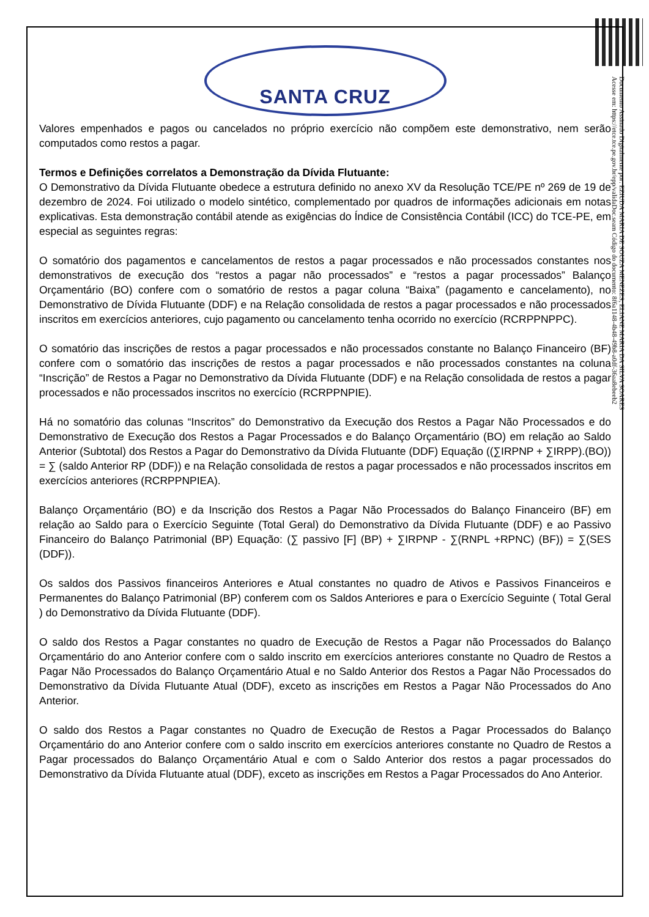Documento Assinado Digitalmente por: EZIUDA MARIA DE SOUZA MENEZES, ELIANE MARIA DA SILVA SOARES
Acesse em: https://etce.tce.pe.gov.br/epp/validaDoc.seam Código do documento: 8f6a1148-4b48-49b8-a0df-36aa8ebeeb2
SANTA CRUZ
Valores empenhados e pagos ou cancelados no próprio exercício não compõem este demonstrativo, nem serão computados como restos a pagar.
Termos e Definições correlatos a Demonstração da Dívida Flutuante:
O Demonstrativo da Dívida Flutuante obedece a estrutura definido no anexo XV da Resolução TCE/PE nº 269 de 19 de dezembro de 2024. Foi utilizado o modelo sintético, complementado por quadros de informações adicionais em notas explicativas. Esta demonstração contábil atende as exigências do Índice de Consistência Contábil (ICC) do TCE-PE, em especial as seguintes regras:
O somatório dos pagamentos e cancelamentos de restos a pagar processados e não processados constantes nos demonstrativos de execução dos “restos a pagar não processados” e “restos a pagar processados” Balanço Orçamentário (BO) confere com o somatório de restos a pagar coluna “Baixa” (pagamento e cancelamento), no Demonstrativo de Dívida Flutuante (DDF) e na Relação consolidada de restos a pagar processados e não processados inscritos em exercícios anteriores, cujo pagamento ou cancelamento tenha ocorrido no exercício (RCRPPNPPC).
O somatório das inscrições de restos a pagar processados e não processados constante no Balanço Financeiro (BF) confere com o somatório das inscrições de restos a pagar processados e não processados constantes na coluna “Inscrição” de Restos a Pagar no Demonstrativo da Dívida Flutuante (DDF) e na Relação consolidada de restos a pagar processados e não processados inscritos no exercício (RCRPPNPIE).
Há no somatório das colunas “Inscritos” do Demonstrativo da Execução dos Restos a Pagar Não Processados e do Demonstrativo de Execução dos Restos a Pagar Processados e do Balanço Orçamentário (BO) em relação ao Saldo Anterior (Subtotal) dos Restos a Pagar do Demonstrativo da Dívida Flutuante (DDF) Equação ((∑IRPNP + ∑IRPP).(BO)) = ∑ (saldo Anterior RP (DDF)) e na Relação consolidada de restos a pagar processados e não processados inscritos em exercícios anteriores (RCRPPNPIEA).
Balanço Orçamentário (BO) e da Inscrição dos Restos a Pagar Não Processados do Balanço Financeiro (BF) em relação ao Saldo para o Exercício Seguinte (Total Geral) do Demonstrativo da Dívida Flutuante (DDF) e ao Passivo Financeiro do Balanço Patrimonial (BP) Equação: (∑ passivo [F] (BP) + ∑IRPNP - ∑(RNPL +RPNC) (BF)) = ∑(SES (DDF)).
Os saldos dos Passivos financeiros Anteriores e Atual constantes no quadro de Ativos e Passivos Financeiros e Permanentes do Balanço Patrimonial (BP) conferem com os Saldos Anteriores e para o Exercício Seguinte ( Total Geral ) do Demonstrativo da Dívida Flutuante (DDF).
O saldo dos Restos a Pagar constantes no quadro de Execução de Restos a Pagar não Processados do Balanço Orçamentário do ano Anterior confere com o saldo inscrito em exercícios anteriores constante no Quadro de Restos a Pagar Não Processados do Balanço Orçamentário Atual e no Saldo Anterior dos Restos a Pagar Não Processados do Demonstrativo da Dívida Flutuante Atual (DDF), exceto as inscrições em Restos a Pagar Não Processados do Ano Anterior.
O saldo dos Restos a Pagar constantes no Quadro de Execução de Restos a Pagar Processados do Balanço Orçamentário do ano Anterior confere com o saldo inscrito em exercícios anteriores constante no Quadro de Restos a Pagar processados do Balanço Orçamentário Atual e com o Saldo Anterior dos restos a pagar processados do Demonstrativo da Dívida Flutuante atual (DDF), exceto as inscrições em Restos a Pagar Processados do Ano Anterior.